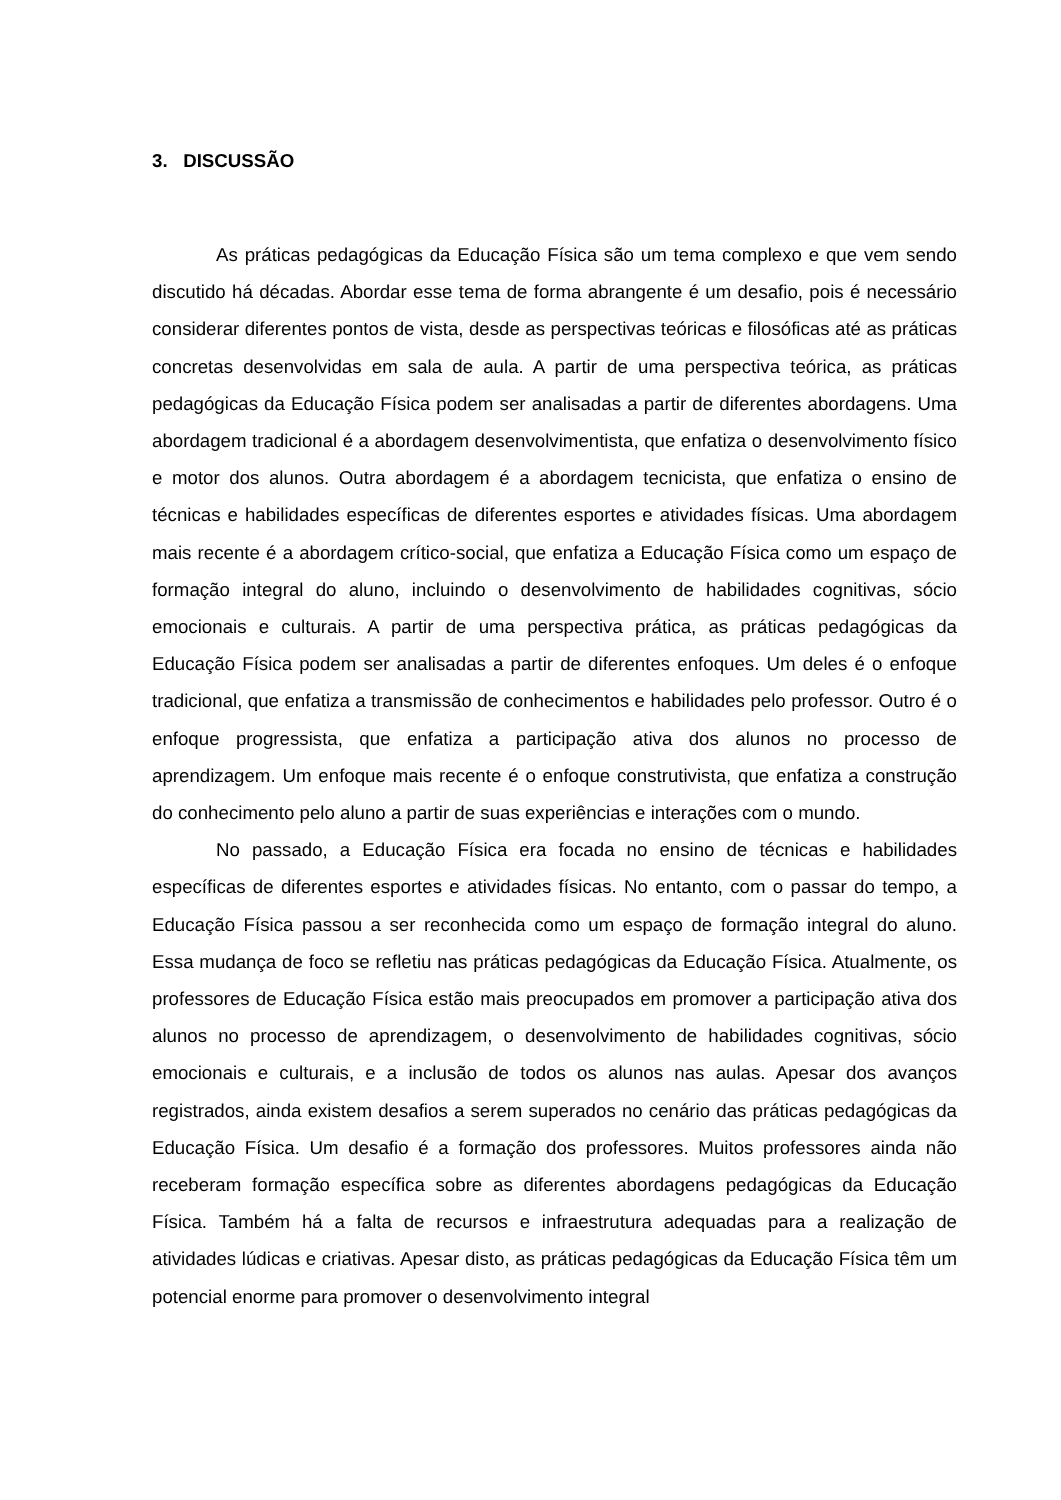3. DISCUSSÃO
As práticas pedagógicas da Educação Física são um tema complexo e que vem sendo discutido há décadas. Abordar esse tema de forma abrangente é um desafio, pois é necessário considerar diferentes pontos de vista, desde as perspectivas teóricas e filosóficas até as práticas concretas desenvolvidas em sala de aula. A partir de uma perspectiva teórica, as práticas pedagógicas da Educação Física podem ser analisadas a partir de diferentes abordagens. Uma abordagem tradicional é a abordagem desenvolvimentista, que enfatiza o desenvolvimento físico e motor dos alunos. Outra abordagem é a abordagem tecnicista, que enfatiza o ensino de técnicas e habilidades específicas de diferentes esportes e atividades físicas. Uma abordagem mais recente é a abordagem crítico-social, que enfatiza a Educação Física como um espaço de formação integral do aluno, incluindo o desenvolvimento de habilidades cognitivas, sócio emocionais e culturais. A partir de uma perspectiva prática, as práticas pedagógicas da Educação Física podem ser analisadas a partir de diferentes enfoques. Um deles é o enfoque tradicional, que enfatiza a transmissão de conhecimentos e habilidades pelo professor. Outro é o enfoque progressista, que enfatiza a participação ativa dos alunos no processo de aprendizagem. Um enfoque mais recente é o enfoque construtivista, que enfatiza a construção do conhecimento pelo aluno a partir de suas experiências e interações com o mundo.
No passado, a Educação Física era focada no ensino de técnicas e habilidades específicas de diferentes esportes e atividades físicas. No entanto, com o passar do tempo, a Educação Física passou a ser reconhecida como um espaço de formação integral do aluno. Essa mudança de foco se refletiu nas práticas pedagógicas da Educação Física. Atualmente, os professores de Educação Física estão mais preocupados em promover a participação ativa dos alunos no processo de aprendizagem, o desenvolvimento de habilidades cognitivas, sócio emocionais e culturais, e a inclusão de todos os alunos nas aulas. Apesar dos avanços registrados, ainda existem desafios a serem superados no cenário das práticas pedagógicas da Educação Física. Um desafio é a formação dos professores. Muitos professores ainda não receberam formação específica sobre as diferentes abordagens pedagógicas da Educação Física. Também há a falta de recursos e infraestrutura adequadas para a realização de atividades lúdicas e criativas. Apesar disto, as práticas pedagógicas da Educação Física têm um potencial enorme para promover o desenvolvimento integral